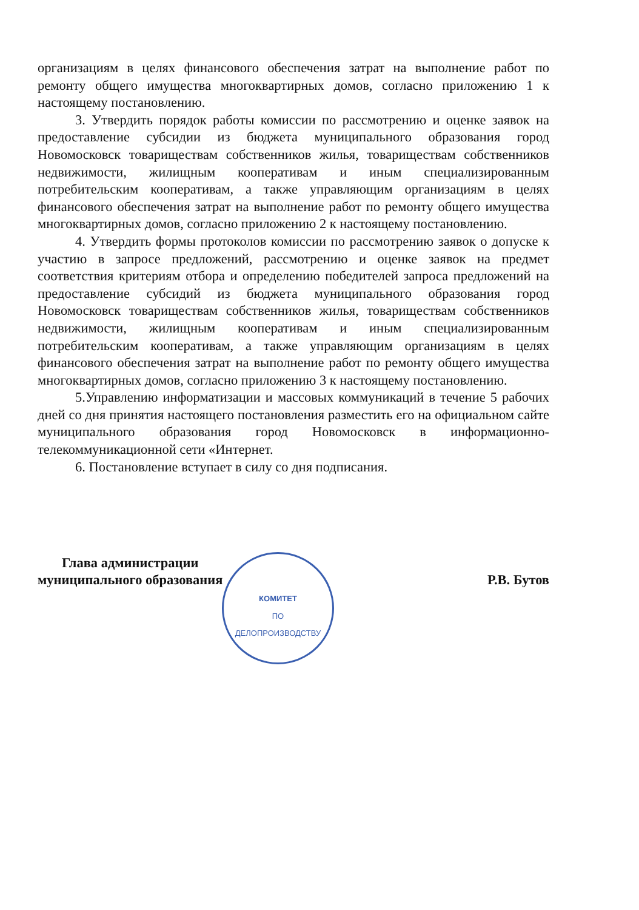организациям в целях финансового обеспечения затрат на выполнение работ по ремонту общего имущества многоквартирных домов, согласно приложению 1 к настоящему постановлению.
3. Утвердить порядок работы комиссии по рассмотрению и оценке заявок на предоставление субсидии из бюджета муниципального образования город Новомосковск товариществам собственников жилья, товариществам собственников недвижимости, жилищным кооперативам и иным специализированным потребительским кооперативам, а также управляющим организациям в целях финансового обеспечения затрат на выполнение работ по ремонту общего имущества многоквартирных домов, согласно приложению 2 к настоящему постановлению.
4. Утвердить формы протоколов комиссии по рассмотрению заявок о допуске к участию в запросе предложений, рассмотрению и оценке заявок на предмет соответствия критериям отбора и определению победителей запроса предложений на предоставление субсидий из бюджета муниципального образования город Новомосковск товариществам собственников жилья, товариществам собственников недвижимости, жилищным кооперативам и иным специализированным потребительским кооперативам, а также управляющим организациям в целях финансового обеспечения затрат на выполнение работ по ремонту общего имущества многоквартирных домов, согласно приложению 3 к настоящему постановлению.
5.Управлению информатизации и массовых коммуникаций в течение 5 рабочих дней со дня принятия настоящего постановления разместить его на официальном сайте муниципального образования город Новомосковск в информационно-телекоммуникационной сети «Интернет.
6. Постановление вступает в силу со дня подписания.
Глава администрации
муниципального образования
Р.В. Бутов
КОМИТЕТ
ПО
ДЕЛОПРОИЗВОДСТВУ